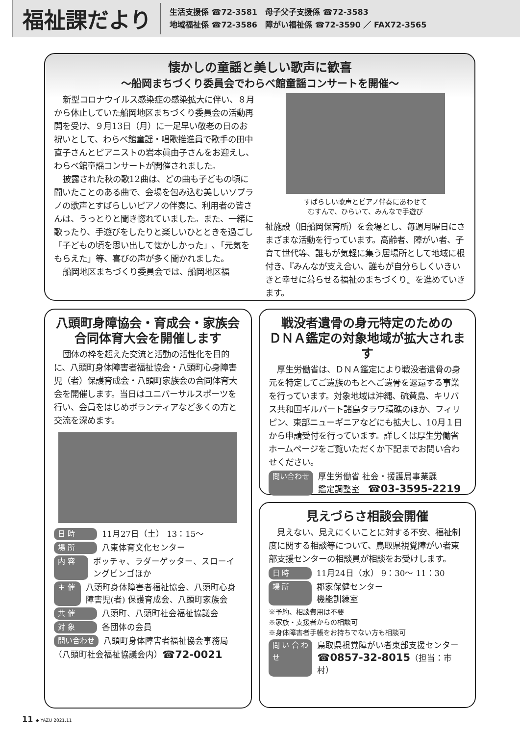福祉課だより
生活支援係 ☎72-3581　母子父子支援係 ☎72-3583
地域福祉係 ☎72-3586　障がい福祉係 ☎72-3590 ／ FAX72-3565
懐かしの童謡と美しい歌声に歓喜
～船岡まちづくり委員会でわらべ館童謡コンサートを開催～
新型コロナウイルス感染症の感染拡大に伴い、８月から休止していた船岡地区まちづくり委員会の活動再開を受け、９月13日（月）に一足早い敬老の日のお祝いとして、わらべ館童謡・唱歌推進員で歌手の田中直子さんとピアニストの岩本眞由子さんをお迎えし、わらべ館童謡コンサートが開催されました。
披露された秋の歌12曲は、どの曲も子どもの頃に聞いたことのある曲で、会場を包み込む美しいソプラノの歌声とすばらしいピアノの伴奏に、利用者の皆さんは、うっとりと聞き惚れていました。また、一緒に歌ったり、手遊びをしたりと楽しいひとときを過ごし「子どもの頃を思い出して懐かしかった」､「元気をもらえた」等、喜びの声が多く聞かれました。
船岡地区まちづくり委員会では、船岡地区福
すばらしい歌声とピアノ伴奏にあわせて
むすんで、ひらいて、みんなで手遊び
祉施設（旧船岡保育所）を会場とし、毎週月曜日にさまざまな活動を行っています。高齢者、障がい者、子育て世代等、誰もが気軽に集う居場所として地域に根付き、『みんなが支え合い、誰もが自分らしくいきいきと幸せに暮らせる福祉のまちづくり』を進めていきます。
八頭町身障協会・育成会・家族会
合同体育大会を開催します
団体の枠を超えた交流と活動の活性化を目的に、八頭町身体障害者福祉協会・八頭町心身障害児（者）保護育成会・八頭町家族会の合同体育大会を開催します。当日はユニバーサルスポーツを行い、会員をはじめボランティアなど多くの方と交流を深めます。
日 時 11月27日（土） 13：15～
場 所 八東体育文化センター
内 容 ボッチャ、ラダーゲッター、スローイングビンゴほか
主 催 八頭町身体障害者福祉協会、八頭町心身障害児(者) 保護育成会、八頭町家族会
共 催 八頭町、八頭町社会福祉協議会
対 象 各団体の会員
問い合わせ 八頭町身体障害者福祉協会事務局
（八頭町社会福祉協議会内） ☎72-0021
戦没者遺骨の身元特定のための
ＤＮＡ鑑定の対象地域が拡大されます
厚生労働省は、ＤＮＡ鑑定により戦没者遺骨の身元を特定してご遺族のもとへご遺骨を返還する事業を行っています。対象地域は沖縄、硫黄島、キリバス共和国ギルバート諸島タラワ環礁のほか、フィリピン、東部ニューギニアなどにも拡大し、10月１日から申請受付を行っています。詳しくは厚生労働省ホームページをご覧いただくか下記までお問い合わせください。
問い合わせ 厚生労働省 社会・援護局事業課
鑑定調整室　☎03-3595-2219
見えづらさ相談会開催
見えない、見えにくいことに対する不安、福祉制度に関する相談等について、鳥取県視覚障がい者東部支援センターの相談員が相談をお受けします。
日 時 11月24日（水） 9：30～ 11：30
場 所 郡家保健センター
機能訓練室
※予約、相談費用は不要
※家族・支援者からの相談可
※身体障害者手帳をお持ちでない方も相談可
問い合わせ 鳥取県視覚障がい者東部支援センター
☎0857-32-8015（担当：市村）
11 ◆ YAZU 2021.11